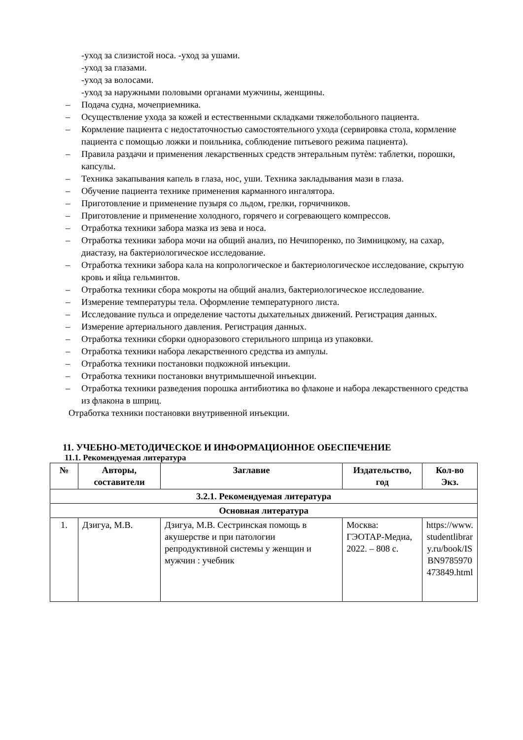-уход за слизистой носа. -уход за ушами.
-уход за глазами.
-уход за волосами.
-уход за наружными половыми органами мужчины, женщины.
– Подача судна, мочеприемника.
– Осуществление ухода за кожей и естественными складками тяжелобольного пациента.
– Кормление пациента с недостаточностью самостоятельного ухода (сервировка стола, кормление пациента с помощью ложки и поильника, соблюдение питьевого режима пациента).
– Правила раздачи и применения лекарственных средств энтеральным путѐм: таблетки, порошки, капсулы.
– Техника закапывания капель в глаза, нос, уши. Техника закладывания мази в глаза.
– Обучение пациента технике применения карманного ингалятора.
– Приготовление и применение пузыря со льдом, грелки, горчичников.
– Приготовление и применение холодного, горячего и согревающего компрессов.
– Отработка техники забора мазка из зева и носа.
– Отработка техники забора мочи на общий анализ, по Нечипоренко, по Зимницкому, на сахар, диастазу, на бактериологическое исследование.
– Отработка техники забора кала на копрологическое и бактериологическое исследование, скрытую кровь и яйца гельминтов.
– Отработка техники сбора мокроты на общий анализ, бактериологическое исследование.
– Измерение температуры тела. Оформление температурного листа.
– Исследование пульса и определение частоты дыхательных движений. Регистрация данных.
– Измерение артериального давления. Регистрация данных.
– Отработка техники сборки одноразового стерильного шприца из упаковки.
– Отработка техники набора лекарственного средства из ампулы.
– Отработка техники постановки подкожной инъекции.
– Отработка техники постановки внутримышечной инъекции.
– Отработка техники разведения порошка антибиотика во флаконе и набора лекарственного средства из флакона в шприц.
Отработка техники постановки внутривенной инъекции.
11. УЧЕБНО-МЕТОДИЧЕСКОЕ И ИНФОРМАЦИОННОЕ ОБЕСПЕЧЕНИЕ
11.1. Рекомендуемая литература
| № | Авторы, составители | Заглавие | Издательство, год | Кол-во Экз. |
| --- | --- | --- | --- | --- |
| 3.2.1. Рекомендуемая литература | | | | |
| Основная литература | | | | |
| 1. | Дзигуа, М.В. | Дзигуа, М.В. Сестринская помощь в акушерстве и при патологии репродуктивной системы у женщин и мужчин : учебник | Москва: ГЭОТАР-Медиа, 2022. – 808 с. | https://www.studentlibrary.ru/book/ISBN9785970473849.html |